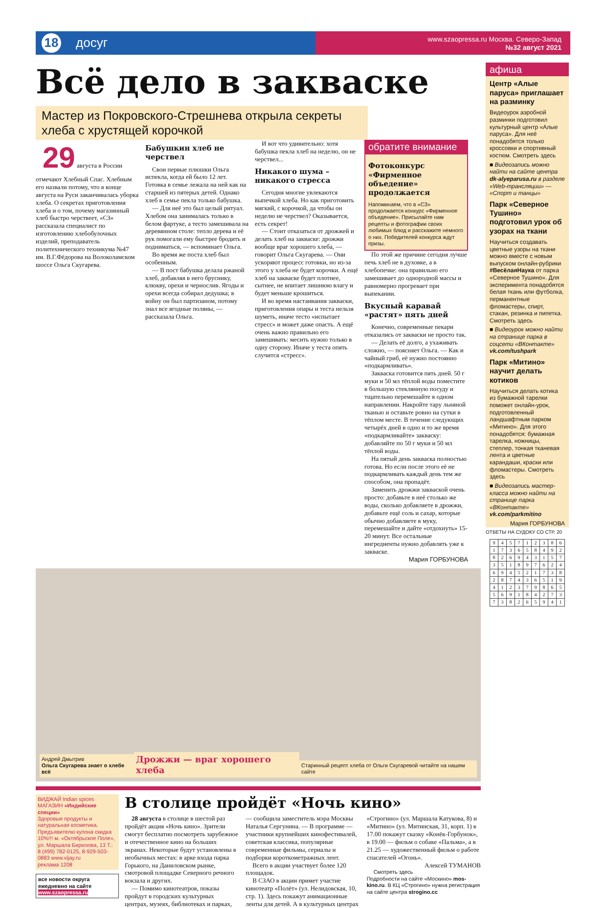18 досуг
www.szaopressa.ru Москва. Северо-Запад
№32 август 2021
Всё дело в закваске
Мастер из Покровского-Стрешнева открыла секреты хлеба с хрустящей корочкой
29 августа в России отмечают Хлебный Спас. Хлебным его назвали потому, что в конце августа на Руси заканчивалась уборка хлеба. О секретах приготовления хлеба и о том, почему магазинный хлеб быстро черствеет, «СЗ» рассказала специалист по изготовлению хлебобулочных изделий, преподаватель политехнического техникума №47 им. В.Г.Фёдорова на Волоколамском шоссе Ольга Скугарева.
Бабушкин хлеб не черствел
Свои первые плюшки Ольга испекла, когда ей было 12 лет. Готовка в семье лежала на ней как на старшей из пятерых детей. Однако хлеб в семье пекла только бабушка.
— Для неё это был целый ритуал. Хлебом она занималась только в белом фартуке, а тесто замешивала на деревянном столе: тепло дерева и её рук помогали ему быстрее бродить и подниматься, — вспоминает Ольга.
Во время же поста хлеб был особенным.
— В пост бабушка делала ржаной хлеб, добавляя в него бруснику, клюкву, орехи и чернослив. Ягоды и орехи всегда собирал дедушка; в войну он был партизаном, потому знал все ягодные поляны, — рассказала Ольга.
И вот что удивительно: хотя бабушка пекла хлеб на неделю, он не черствел...
Никакого шума – никакого стресса
Сегодня многие увлекаются выпечкой хлеба. Но как приготовить мягкий, с корочкой, да чтобы он неделю не черствел? Оказывается, есть секрет!
— Стоит отказаться от дрожжей и делать хлеб на закваске: дрожжи вообще враг хорошего хлеба, — говорит Ольга Скугарева. — Они ускоряют процесс готовки, но из-за этого у хлеба не будет корочки. А ещё хлеб на закваске будет плотнее, сытнее, не впитает лишнюю влагу и будет меньше крошиться.
И во время настаивания закваски, приготовления опары и теста нельзя шуметь, иначе тесто «испытает стресс» и может даже опасть. А ещё очень важно правильно его замешивать: месить нужно только в одну сторону. Иначе у теста опять случится «стресс».
обратите внимание
Фотоконкурс «Фирменное объедение» продолжается
Напоминаем, что в «СЗ» продолжается конкурс «Фирменное объедение». Присылайте нам рецепты и фотографии своих любимых блюд и расскажите немного о них. Победителей конкурса ждут призы.
По этой же причине сегодня лучше печь хлеб не в духовке, а в хлебопечке: она правильно его замешивает до однородной массы и равномерно прогревает при выпекании.
Вкусный каравай «растят» пять дней
Конечно, современные пекари отказались от закваски не просто так.
— Делать её долго, а ухаживать сложно, — поясняет Ольга. — Как и чайный гриб, её нужно постоянно «подкармливать».
Закваска готовится пять дней. 50 г муки и 50 мл тёплой воды поместите в большую стеклянную посуду и тщательно перемешайте в одном направлении. Накройте тару льняной тканью и оставьте ровно на сутки в тёплом месте. В течение следующих четырёх дней в одно и то же время «подкармливайте» закваску: добавляйте по 50 г муки и 50 мл тёплой воды.
На пятый день закваска полностью готова. Но если после этого её не подкармливать каждый день тем же способом, она пропадёт.
Заменить дрожжи закваской очень просто: добавьте в неё столько же воды, сколько добавляете в дрожжи, добавьте ещё соль и сахар, которые обычно добавляете в муку, перемешайте и дайте «отдохнуть» 15-20 минут. Все остальные ингредиенты нужно добавлять уже к закваске.
Мария ГОРБУНОВА
Андрей Дмытрив
Ольга Скугарева знает о хлебе всё Дрожжи — враг хорошего хлеба Старинный рецепт хлеба от Ольги Скугаревой читайте на нашем сайте
ВИДЖАЙ Indian spices
МАГАЗИН «Индийские специи»
Здоровые продукты и натуральная косметика. Предъявителю купона скидка 10%!!! м. «Октябрьское Поле», ул. Маршала Бирюзова, 13 Т.: 8 (499) 782-0125, 8-929-503-0883 www.vijay.ru
реклама 1208
все новости округа ежедневно на сайте
www.szaopressa.ru
В столице пройдёт «Ночь кино»
28 августа в столице в шестой раз пройдёт акция «Ночь кино». Зрители смогут бесплатно посмотреть зарубежное и отечественное кино на больших экранах. Некоторые будут установлены в необычных местах: в арке входа парка Горького, на Даниловском рынке, смотровой площадке Северного речного вокзала и других.
— Помимо кинотеатров, показы пройдут в городских культурных центрах, музеях, библиотеках и парках, — сообщила заместитель мэра Москвы Наталья Сергунина. — В программе — участники крупнейших кинофестивалей, советская классика, популярные современные фильмы, сериалы и подборки короткометражных лент.
Всего в акции участвует более 120 площадок.
В СЗАО в акции примет участие кинотеатр «Полёт» (ул. Нелидовская, 10, стр. 1). Здесь покажут анимационные ленты для детей. А в культурных центрах «Строгино» (ул. Маршала Катукова, 8) и «Митино» (ул. Митинская, 31, корп. 1) в 17.00 покажут сказку «Конёк-Горбунок», в 19.00 — фильм о собаке «Пальма», а в 21.25 — художественный фильм о работе спасателей «Огонь».
Алексей ТУМАНОВ
Смотреть здесь
Подробности на сайте «Москино» mos-kino.ru. В КЦ «Строгино» нужна регистрация на сайте центра strogino.cc
афиша
Центр «Алые паруса» приглашает на разминку
Видеоурок аэробной разминки подготовил культурный центр «Алые паруса». Для неё понадобятся только кроссовки и спортивный костюм. Смотреть здесь
■ Видеозапись можно найти на сайте центра dk-alyeparusa.ru в разделе «Web-трансляции» — «Спорт и танцы»
Парк «Северное Тушино» подготовил урок об узорах на ткани
Научиться создавать цветные узоры на ткани можно вместе с новым выпуском онлайн-рубрики #ВесёлаяНаука от парка «Северное Тушино». Для эксперимента понадобятся белая ткань или футболка, перманентные фломастеры, спирт, стакан, резинка и пипетка. Смотреть здесь
■ Видеоурок можно найти на странице парка в соцсети «ВКонтакте» vk.com/tushpark
Парк «Митино» научит делать котиков
Научиться делать котика из бумажной тарелки поможет онлайн-урок, подготовленный ландшафтным парком «Митино». Для этого понадобятся: бумажная тарелка, ножницы, степлер, тонкая тканевая лента и цветные карандаши, краски или фломастеры. Смотреть здесь
■ Видеозапись мастер-класса можно найти на странице парка «ВКонтакте» vk.com/parkmitino
Мария ГОРБУНОВА
ОТВЕТЫ НА СУДОКУ СО СТР. 20
| 9 | 4 | 5 | 7 | 1 | 2 | 3 | 8 | 6 |
| 1 | 7 | 3 | 6 | 5 | 8 | 4 | 9 | 2 |
| 8 | 2 | 6 | 9 | 4 | 3 | 1 | 5 | 7 |
| 3 | 5 | 1 | 8 | 9 | 7 | 6 | 2 | 4 |
| 6 | 9 | 4 | 5 | 2 | 1 | 7 | 3 | 8 |
| 2 | 8 | 7 | 4 | 3 | 6 | 5 | 1 | 9 |
| 4 | 1 | 2 | 3 | 7 | 9 | 8 | 6 | 5 |
| 5 | 6 | 9 | 1 | 8 | 4 | 2 | 7 | 3 |
| 7 | 3 | 8 | 2 | 6 | 5 | 9 | 4 | 1 |